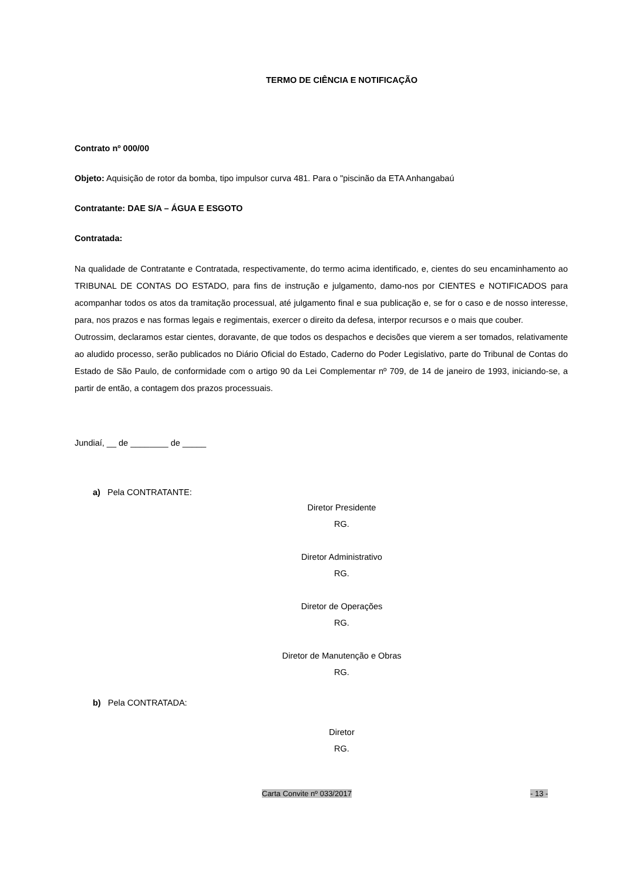TERMO DE CIÊNCIA E NOTIFICAÇÃO
Contrato nº 000/00
Objeto: Aquisição de rotor da bomba, tipo impulsor curva 481. Para o "piscinão da ETA Anhangabaú
Contratante: DAE S/A – ÁGUA E ESGOTO
Contratada:
Na qualidade de Contratante e Contratada, respectivamente, do termo acima identificado, e, cientes do seu encaminhamento ao TRIBUNAL DE CONTAS DO ESTADO, para fins de instrução e julgamento, damo-nos por CIENTES e NOTIFICADOS para acompanhar todos os atos da tramitação processual, até julgamento final e sua publicação e, se for o caso e de nosso interesse, para, nos prazos e nas formas legais e regimentais, exercer o direito da defesa, interpor recursos e o mais que couber.
Outrossim, declaramos estar cientes, doravante, de que todos os despachos e decisões que vierem a ser tomados, relativamente ao aludido processo, serão publicados no Diário Oficial do Estado, Caderno do Poder Legislativo, parte do Tribunal de Contas do Estado de São Paulo, de conformidade com o artigo 90 da Lei Complementar nº 709, de 14 de janeiro de 1993, iniciando-se, a partir de então, a contagem dos prazos processuais.
Jundiaí, __ de ________ de _____
a) Pela CONTRATANTE:
Diretor Presidente
RG.
Diretor Administrativo
RG.
Diretor de Operações
RG.
Diretor de Manutenção e Obras
RG.
b) Pela CONTRATADA:
Diretor
RG.
Carta Convite nº 033/2017 - 13 -